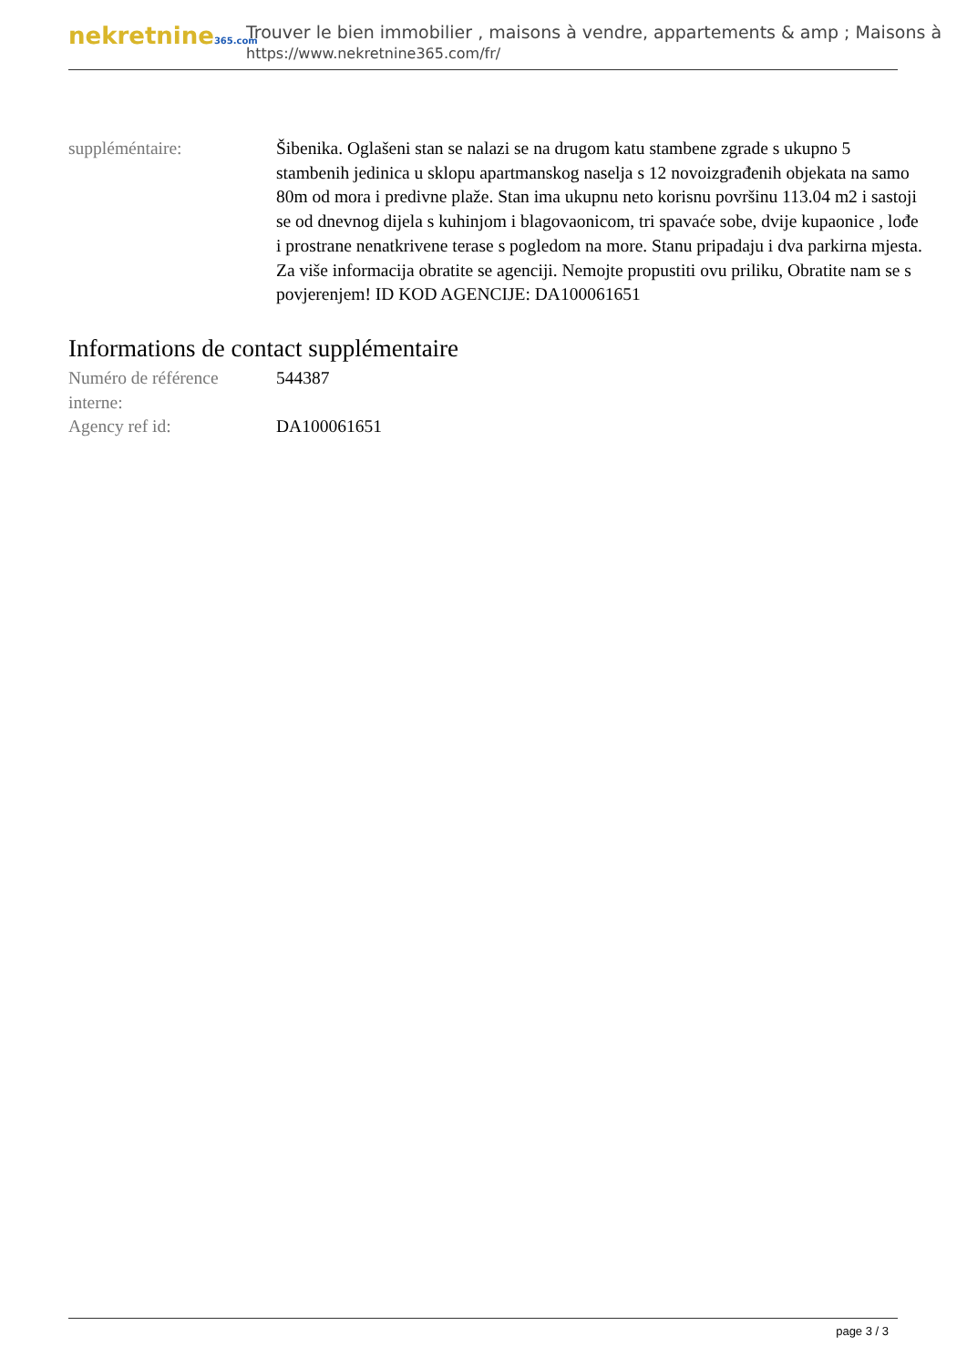nekretnine365.com
Trouver le bien immobilier , maisons à vendre, appartements & amp ; Maisons à
https://www.nekretnine365.com/fr/
| suppléméntaire: | Šibenika. Oglašeni stan se nalazi se na drugom katu stambene zgrade s ukupno 5 stambenih jedinica u sklopu apartmanskog naselja s 12 novoizgrađenih objekata na samo 80m od mora i predivne plaže. Stan ima ukupnu neto korisnu površinu 113.04 m2 i sastoji se od dnevnog dijela s kuhinjom i blagovaonicom, tri spavaće sobe, dvije kupaonice , lođe i prostrane nenatkrivene terase s pogledom na more. Stanu pripadaju i dva parkirna mjesta. Za više informacija obratite se agenciji. Nemojte propustiti ovu priliku, Obratite nam se s povjerenjem! ID KOD AGENCIJE: DA100061651 |
Informations de contact supplémentaire
| Numéro de référence interne: | 544387 |
| Agency ref id: | DA100061651 |
page 3 / 3